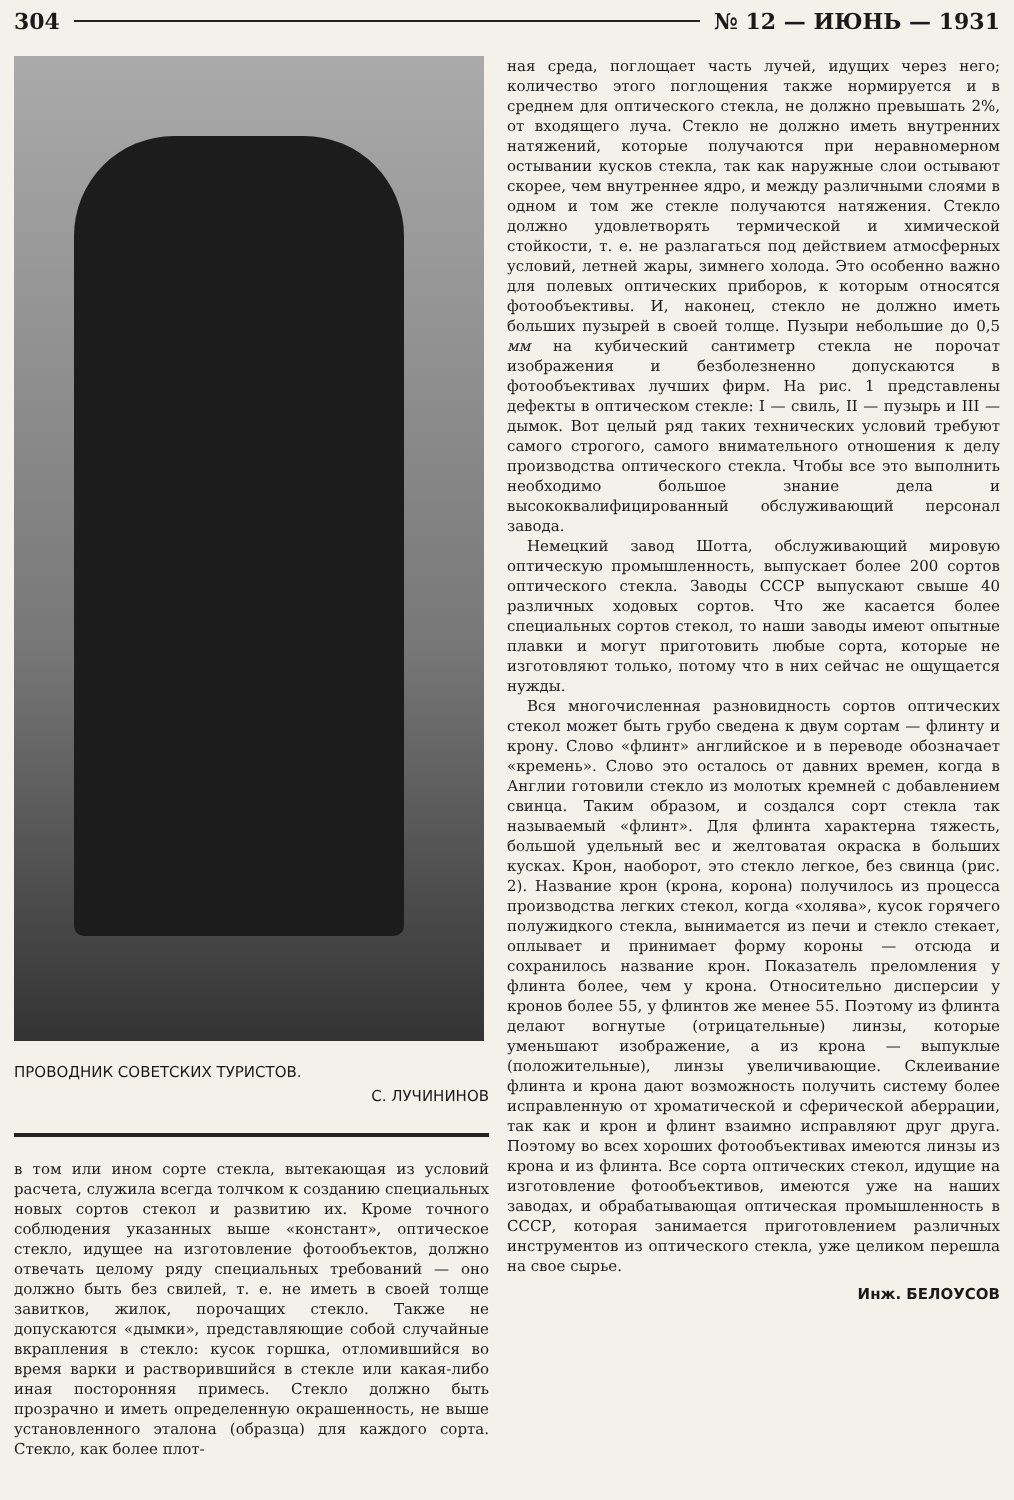304 № 12 — ИЮНЬ — 1931
ПРОВОДНИК СОВЕТСКИХ ТУРИСТОВ.
С. ЛУЧИНИНОВ
в том или ином сорте стекла, вытекающая из условий расчета, служила всегда толчком к созданию специальных новых сортов стекол и развитию их. Кроме точного соблюдения указанных выше «констант», оптическое стекло, идущее на изготовление фотообъектов, должно отвечать целому ряду специальных требований — оно должно быть без свилей, т. е. не иметь в своей толще завитков, жилок, порочащих стекло. Также не допускаются «дымки», представляющие собой случайные вкрапления в стекло: кусок горшка, отломившийся во время варки и растворившийся в стекле или какая-либо иная посторонняя примесь. Стекло должно быть прозрачно и иметь определенную окрашенность, не выше установленного эталона (образца) для каждого сорта. Стекло, как более плот-
ная среда, поглощает часть лучей, идущих через него; количество этого поглощения также нормируется и в среднем для оптического стекла, не должно превышать 2%, от входящего луча. Стекло не должно иметь внутренних натяжений, которые получаются при неравномерном остывании кусков стекла, так как наружные слои остывают скорее, чем внутреннее ядро, и между различными слоями в одном и том же стекле получаются натяжения. Стекло должно удовлетворять термической и химической стойкости, т. е. не разлагаться под действием атмосферных условий, летней жары, зимнего холода. Это особенно важно для полевых оптических приборов, к которым относятся фотообъективы. И, наконец, стекло не должно иметь больших пузырей в своей толще. Пузыри небольшие до 0,5 мм на кубический сантиметр стекла не порочат изображения и безболезненно допускаются в фотообъективах лучших фирм. На рис. 1 представлены дефекты в оптическом стекле: I — свиль, II — пузырь и III — дымок. Вот целый ряд таких технических условий требуют самого строгого, самого внимательного отношения к делу производства оптического стекла. Чтобы все это выполнить необходимо большое знание дела и высококвалифицированный обслуживающий персонал завода.
Немецкий завод Шотта, обслуживающий мировую оптическую промышленность, выпускает более 200 сортов оптического стекла. Заводы СССР выпускают свыше 40 различных ходовых сортов. Что же касается более специальных сортов стекол, то наши заводы имеют опытные плавки и могут приготовить любые сорта, которые не изготовляют только, потому что в них сейчас не ощущается нужды.
Вся многочисленная разновидность сортов оптических стекол может быть грубо сведена к двум сортам — флинту и крону. Слово «флинт» английское и в переводе обозначает «кремень». Слово это осталось от давних времен, когда в Англии готовили стекло из молотых кремней с добавлением свинца. Таким образом, и создался сорт стекла так называемый «флинт». Для флинта характерна тяжесть, большой удельный вес и желтоватая окраска в больших кусках. Крон, наоборот, это стекло легкое, без свинца (рис. 2). Название крон (крона, корона) получилось из процесса производства легких стекол, когда «холява», кусок горячего полужидкого стекла, вынимается из печи и стекло стекает, оплывает и принимает форму короны — отсюда и сохранилось название крон. Показатель преломления у флинта более, чем у крона. Относительно дисперсии у кронов более 55, у флинтов же менее 55. Поэтому из флинта делают вогнутые (отрицательные) линзы, которые уменьшают изображение, а из крона — выпуклые (положительные), линзы увеличивающие. Склеивание флинта и крона дают возможность получить систему более исправленную от хроматической и сферической аберрации, так как и крон и флинт взаимно исправляют друг друга. Поэтому во всех хороших фотообъективах имеются линзы из крона и из флинта. Все сорта оптических стекол, идущие на изготовление фотообъективов, имеются уже на наших заводах, и обрабатывающая оптическая промышленность в СССР, которая занимается приготовлением различных инструментов из оптического стекла, уже целиком перешла на свое сырье.
Инж. БЕЛОУСОВ